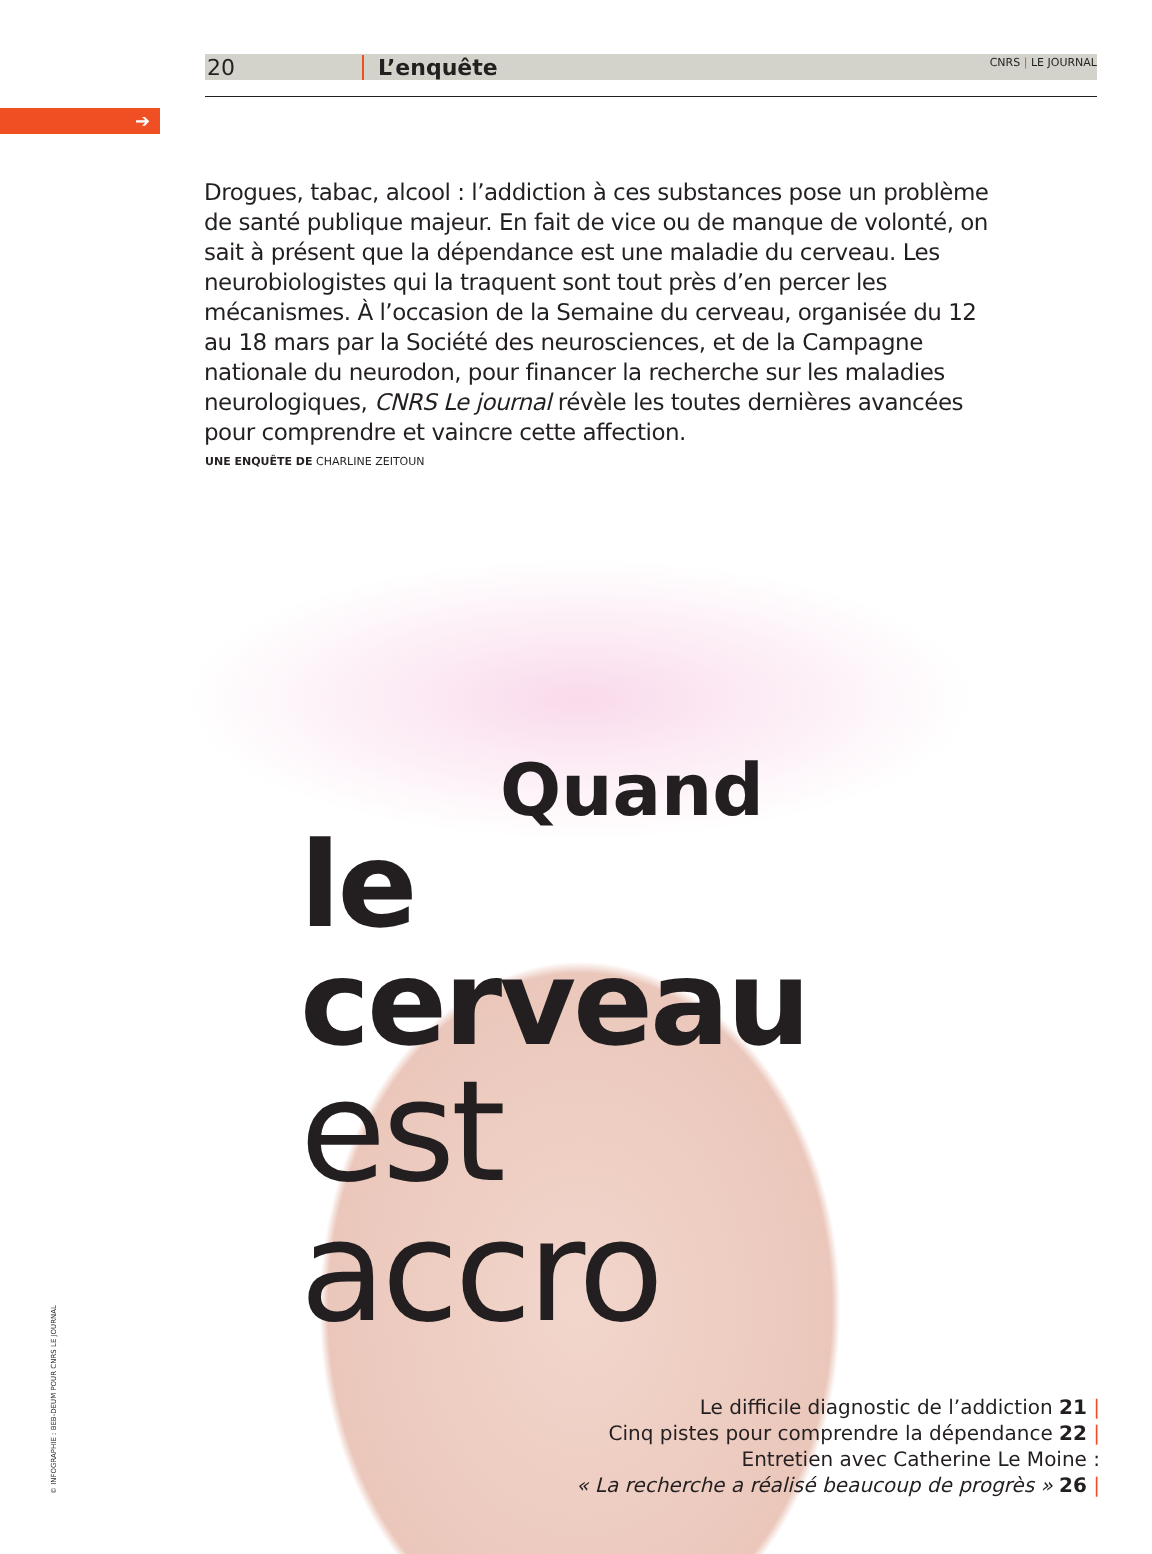➔
20 L’enquête CNRS | LE JOURNAL
Drogues, tabac, alcool : l’addiction à ces substances pose un problème de santé publique majeur. En fait de vice ou de manque de volonté, on sait à présent que la dépendance est une maladie du cerveau. Les neurobiologistes qui la traquent sont tout près d’en percer les mécanismes. À l’occasion de la Semaine du cerveau, organisée du 12 au 18 mars par la Société des neurosciences, et de la Campagne nationale du neurodon, pour financer la recherche sur les maladies neurologiques, CNRS Le journal révèle les toutes dernières avancées pour comprendre et vaincre cette affection.
UNE ENQUÊTE DE CHARLINE ZEITOUN
Quand
le cerveau
est accro
Le difficile diagnostic de l’addiction 21 |
Cinq pistes pour comprendre la dépendance 22 |
Entretien avec Catherine Le Moine :
« La recherche a réalisé beaucoup de progrès » 26 |
© INFOGRAPHIE : BEB-DEUM POUR CNRS LE JOURNAL